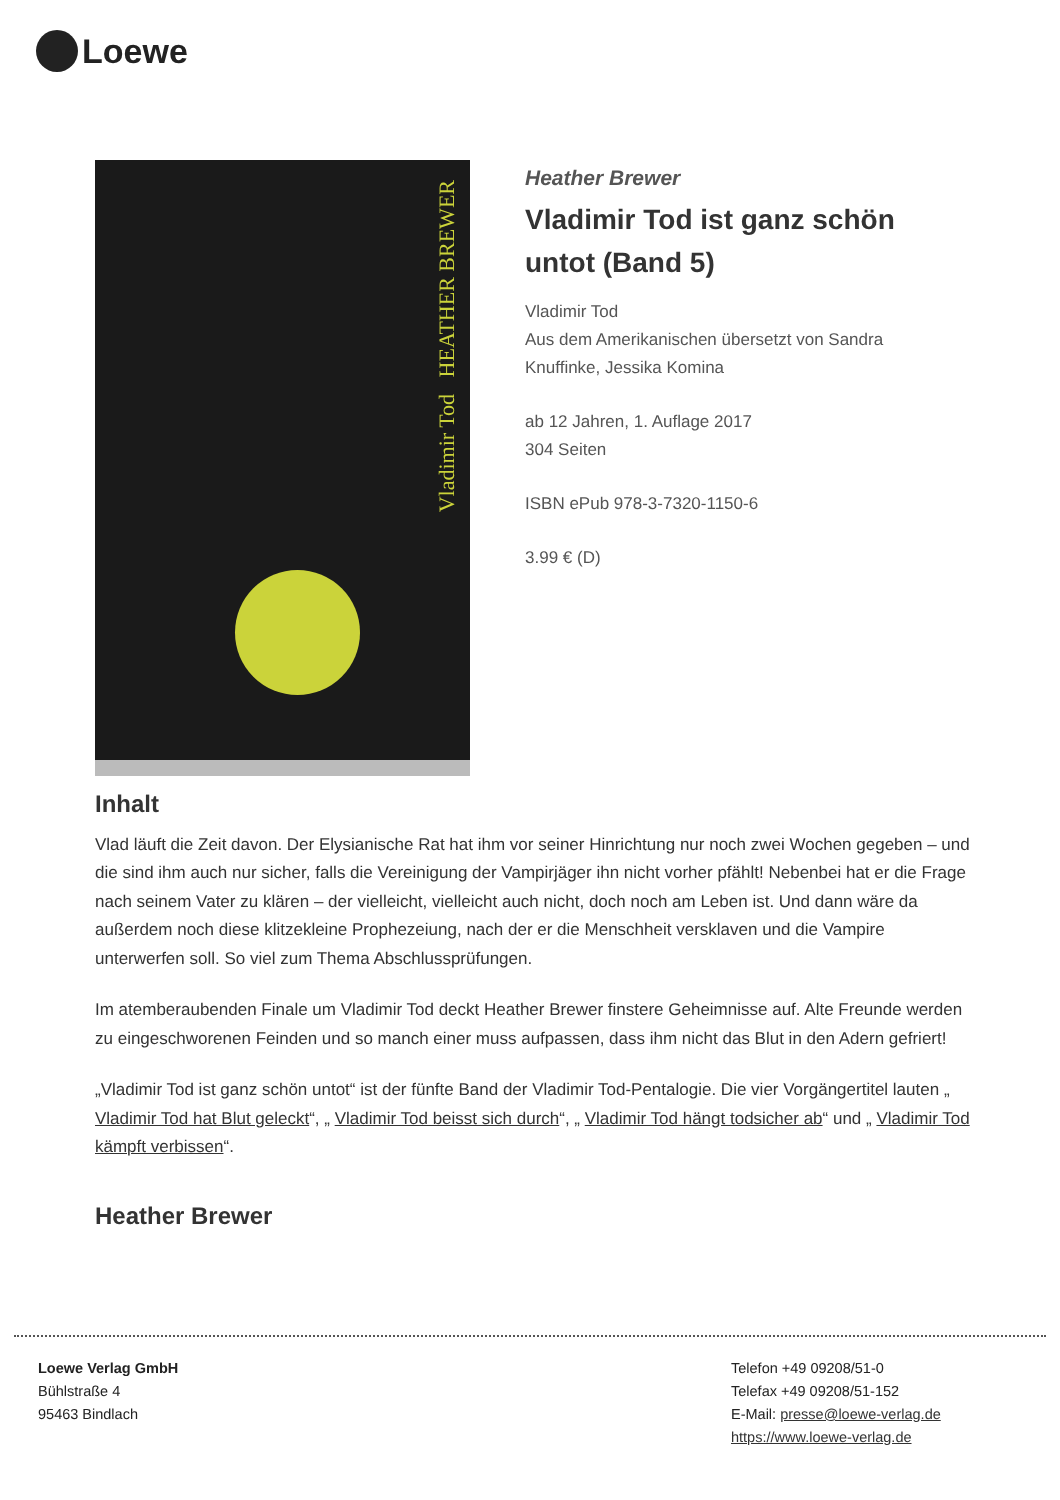Loewe
Vladimir Tod HEATHER BREWER
Heather Brewer
Vladimir Tod ist ganz schön untot (Band 5)
Vladimir Tod
Aus dem Amerikanischen übersetzt von Sandra Knuffinke, Jessika Komina
ab 12 Jahren, 1. Auflage 2017
304 Seiten
ISBN ePub 978-3-7320-1150-6
3.99 € (D)
Inhalt
Vlad läuft die Zeit davon. Der Elysianische Rat hat ihm vor seiner Hinrichtung nur noch zwei Wochen gegeben – und die sind ihm auch nur sicher, falls die Vereinigung der Vampirjäger ihn nicht vorher pfählt! Nebenbei hat er die Frage nach seinem Vater zu klären – der vielleicht, vielleicht auch nicht, doch noch am Leben ist. Und dann wäre da außerdem noch diese klitzekleine Prophezeiung, nach der er die Menschheit versklaven und die Vampire unterwerfen soll. So viel zum Thema Abschlussprüfungen.
Im atemberaubenden Finale um Vladimir Tod deckt Heather Brewer finstere Geheimnisse auf. Alte Freunde werden zu eingeschworenen Feinden und so manch einer muss aufpassen, dass ihm nicht das Blut in den Adern gefriert!
„Vladimir Tod ist ganz schön untot“ ist der fünfte Band der Vladimir Tod-Pentalogie. Die vier Vorgängertitel lauten „ Vladimir Tod hat Blut geleckt“, „ Vladimir Tod beisst sich durch“, „ Vladimir Tod hängt todsicher ab“ und „ Vladimir Tod kämpft verbissen“.
Heather Brewer
Loewe Verlag GmbH
Bühlstraße 4
95463 Bindlach
Telefon +49 09208/51-0
Telefax +49 09208/51-152
E-Mail: presse@loewe-verlag.de
https://www.loewe-verlag.de